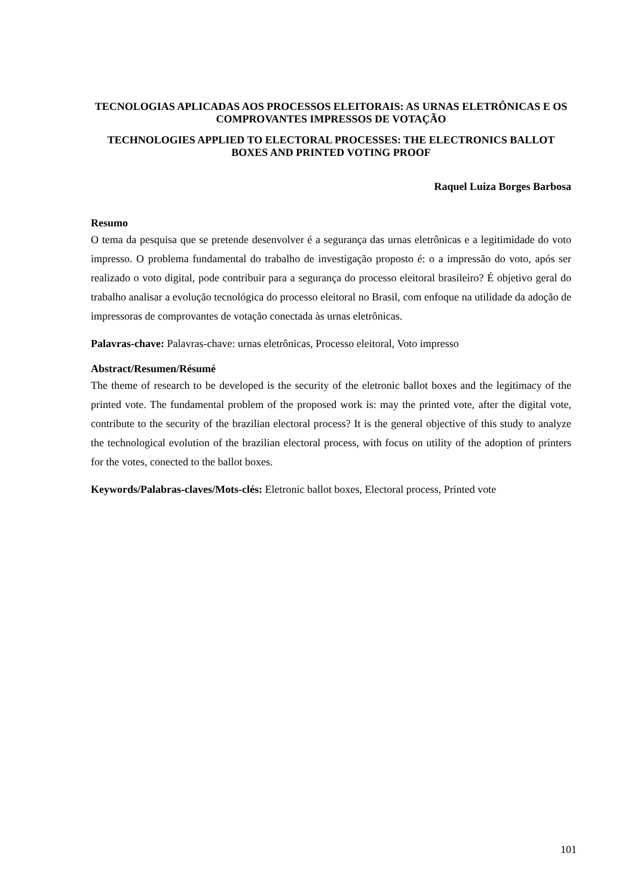TECNOLOGIAS APLICADAS AOS PROCESSOS ELEITORAIS: AS URNAS ELETRÔNICAS E OS COMPROVANTES IMPRESSOS DE VOTAÇÃO
TECHNOLOGIES APPLIED TO ELECTORAL PROCESSES: THE ELECTRONICS BALLOT BOXES AND PRINTED VOTING PROOF
Raquel Luiza Borges Barbosa
Resumo
O tema da pesquisa que se pretende desenvolver é a segurança das urnas eletrônicas e a legitimidade do voto impresso. O problema fundamental do trabalho de investigação proposto é: o a impressão do voto, após ser realizado o voto digital, pode contribuir para a segurança do processo eleitoral brasileiro? É objetivo geral do trabalho analisar a evolução tecnológica do processo eleitoral no Brasil, com enfoque na utilidade da adoção de impressoras de comprovantes de votação conectada às urnas eletrônicas.
Palavras-chave: Palavras-chave: urnas eletrônicas, Processo eleitoral, Voto impresso
Abstract/Resumen/Résumé
The theme of research to be developed is the security of the eletronic ballot boxes and the legitimacy of the printed vote. The fundamental problem of the proposed work is: may the printed vote, after the digital vote, contribute to the security of the brazilian electoral process? It is the general objective of this study to analyze the technological evolution of the brazilian electoral process, with focus on utility of the adoption of printers for the votes, conected to the ballot boxes.
Keywords/Palabras-claves/Mots-clés: Eletronic ballot boxes, Electoral process, Printed vote
101